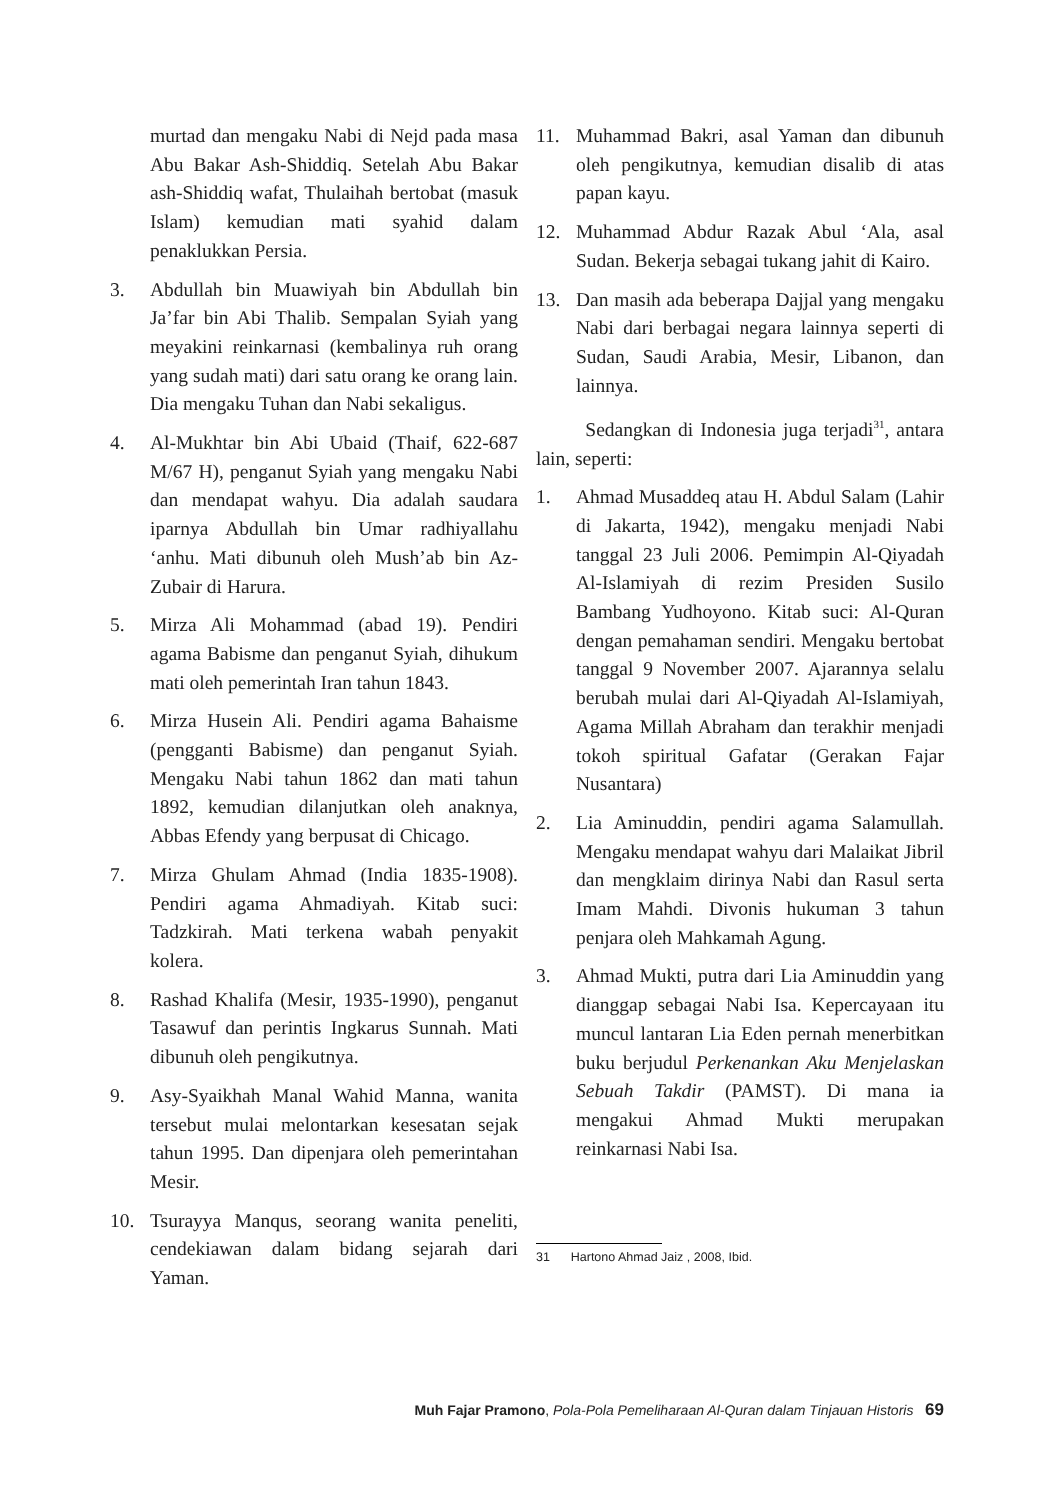murtad dan mengaku Nabi di Nejd pada masa Abu Bakar Ash-Shiddiq. Setelah Abu Bakar ash-Shiddiq wafat, Thulaihah bertobat (masuk Islam) kemudian mati syahid dalam penaklukkan Persia.
3. Abdullah bin Muawiyah bin Abdullah bin Ja’far bin Abi Thalib. Sempalan Syiah yang meyakini reinkarnasi (kembalinya ruh orang yang sudah mati) dari satu orang ke orang lain. Dia mengaku Tuhan dan Nabi sekaligus.
4. Al-Mukhtar bin Abi Ubaid (Thaif, 622-687 M/67 H), penganut Syiah yang mengaku Nabi dan mendapat wahyu. Dia adalah saudara iparnya Abdullah bin Umar radhiyallahu ‘anhu. Mati dibunuh oleh Mush’ab bin Az-Zubair di Harura.
5. Mirza Ali Mohammad (abad 19). Pendiri agama Babisme dan penganut Syiah, dihukum mati oleh pemerintah Iran tahun 1843.
6. Mirza Husein Ali. Pendiri agama Bahaisme (pengganti Babisme) dan penganut Syiah. Mengaku Nabi tahun 1862 dan mati tahun 1892, kemudian dilanjutkan oleh anaknya, Abbas Efendy yang berpusat di Chicago.
7. Mirza Ghulam Ahmad (India 1835-1908). Pendiri agama Ahmadiyah. Kitab suci: Tadzkirah. Mati terkena wabah penyakit kolera.
8. Rashad Khalifa (Mesir, 1935-1990), penganut Tasawuf dan perintis Ingkarus Sunnah. Mati dibunuh oleh pengikutnya.
9. Asy-Syaikhah Manal Wahid Manna, wanita tersebut mulai melontarkan kesesatan sejak tahun 1995. Dan dipenjara oleh pemerintahan Mesir.
10. Tsurayya Manqus, seorang wanita peneliti, cendekiawan dalam bidang sejarah dari Yaman.
11. Muhammad Bakri, asal Yaman dan dibunuh oleh pengikutnya, kemudian disalib di atas papan kayu.
12. Muhammad Abdur Razak Abul ‘Ala, asal Sudan. Bekerja sebagai tukang jahit di Kairo.
13. Dan masih ada beberapa Dajjal yang mengaku Nabi dari berbagai negara lainnya seperti di Sudan, Saudi Arabia, Mesir, Libanon, dan lainnya.
Sedangkan di Indonesia juga terjadi<sup>31</sup>, antara lain, seperti:
1. Ahmad Musaddeq atau H. Abdul Salam (Lahir di Jakarta, 1942), mengaku menjadi Nabi tanggal 23 Juli 2006. Pemimpin Al-Qiyadah Al-Islamiyah di rezim Presiden Susilo Bambang Yudhoyono. Kitab suci: Al-Quran dengan pemahaman sendiri. Mengaku bertobat tanggal 9 November 2007. Ajarannya selalu berubah mulai dari Al-Qiyadah Al-Islamiyah, Agama Millah Abraham dan terakhir menjadi tokoh spiritual Gafatar (Gerakan Fajar Nusantara)
2. Lia Aminuddin, pendiri agama Salamullah. Mengaku mendapat wahyu dari Malaikat Jibril dan mengklaim dirinya Nabi dan Rasul serta Imam Mahdi. Divonis hukuman 3 tahun penjara oleh Mahkamah Agung.
3. Ahmad Mukti, putra dari Lia Aminuddin yang dianggap sebagai Nabi Isa. Kepercayaan itu muncul lantaran Lia Eden pernah menerbitkan buku berjudul Perkenankan Aku Menjelaskan Sebuah Takdir (PAMST). Di mana ia mengakui Ahmad Mukti merupakan reinkarnasi Nabi Isa.
31 Hartono Ahmad Jaiz , 2008, Ibid.
Muh Fajar Pramono, Pola-Pola Pemeliharaan Al-Quran dalam Tinjauan Historis 69